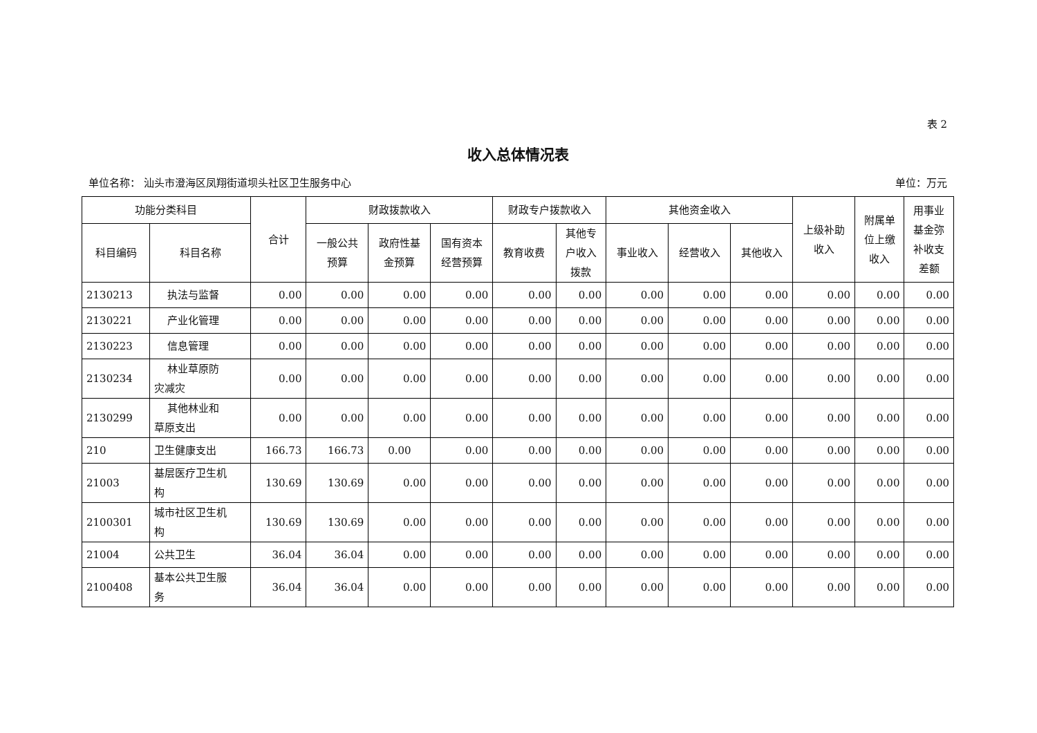表 2
收入总体情况表
单位名称： 汕头市澄海区凤翔街道坝头社区卫生服务中心 单位：万元
| 功能分类科目 | | 合计 | 财政拨款收入 | | | 财政专户拨款收入 | | 其他资金收入 | | | 上级补助 收入 | 附属单 位上缴 收入 | 用事业 基金弥 补收支 差额 |
| --- | --- | --- | --- | --- | --- | --- | --- | --- | --- | --- | --- | --- | --- |
| 科目编码 | 科目名称 | | 一般公共 预算 | 政府性基 金预算 | 国有资本 经营预算 | 教育收费 | 其他专 户收入 拨款 | 事业收入 | 经营收入 | 其他收入 | | | |
| 2130213 | 执法与监督 | 0.00 | 0.00 | 0.00 | 0.00 | 0.00 | 0.00 | 0.00 | 0.00 | 0.00 | 0.00 | 0.00 | 0.00 |
| 2130221 | 产业化管理 | 0.00 | 0.00 | 0.00 | 0.00 | 0.00 | 0.00 | 0.00 | 0.00 | 0.00 | 0.00 | 0.00 | 0.00 |
| 2130223 | 信息管理 | 0.00 | 0.00 | 0.00 | 0.00 | 0.00 | 0.00 | 0.00 | 0.00 | 0.00 | 0.00 | 0.00 | 0.00 |
| 2130234 | 林业草原防 灾减灾 | 0.00 | 0.00 | 0.00 | 0.00 | 0.00 | 0.00 | 0.00 | 0.00 | 0.00 | 0.00 | 0.00 | 0.00 |
| 2130299 | 其他林业和 草原支出 | 0.00 | 0.00 | 0.00 | 0.00 | 0.00 | 0.00 | 0.00 | 0.00 | 0.00 | 0.00 | 0.00 | 0.00 |
| 210 | 卫生健康支出 | 166.73 | 166.73 | 0.00 | 0.00 | 0.00 | 0.00 | 0.00 | 0.00 | 0.00 | 0.00 | 0.00 | 0.00 |
| 21003 | 基层医疗卫生机 构 | 130.69 | 130.69 | 0.00 | 0.00 | 0.00 | 0.00 | 0.00 | 0.00 | 0.00 | 0.00 | 0.00 | 0.00 |
| 2100301 | 城市社区卫生机 构 | 130.69 | 130.69 | 0.00 | 0.00 | 0.00 | 0.00 | 0.00 | 0.00 | 0.00 | 0.00 | 0.00 | 0.00 |
| 21004 | 公共卫生 | 36.04 | 36.04 | 0.00 | 0.00 | 0.00 | 0.00 | 0.00 | 0.00 | 0.00 | 0.00 | 0.00 | 0.00 |
| 2100408 | 基本公共卫生服 务 | 36.04 | 36.04 | 0.00 | 0.00 | 0.00 | 0.00 | 0.00 | 0.00 | 0.00 | 0.00 | 0.00 | 0.00 |